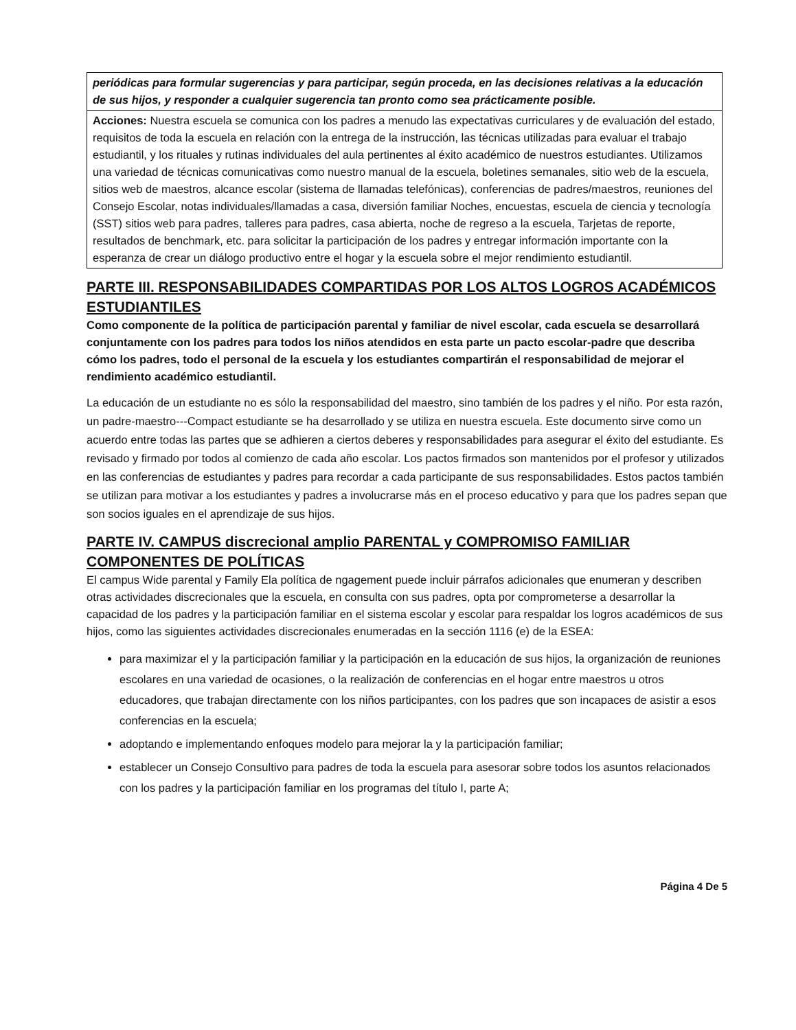| periódicas para formular sugerencias y para participar, según proceda, en las decisiones relativas a la educación de sus hijos, y responder a cualquier sugerencia tan pronto como sea prácticamente posible. |
| Acciones: Nuestra escuela se comunica con los padres a menudo las expectativas curriculares y de evaluación del estado, requisitos de toda la escuela en relación con la entrega de la instrucción, las técnicas utilizadas para evaluar el trabajo estudiantil, y los rituales y rutinas individuales del aula pertinentes al éxito académico de nuestros estudiantes. Utilizamos una variedad de técnicas comunicativas como nuestro manual de la escuela, boletines semanales, sitio web de la escuela, sitios web de maestros, alcance escolar (sistema de llamadas telefónicas), conferencias de padres/maestros, reuniones del Consejo Escolar, notas individuales/llamadas a casa, diversión familiar Noches, encuestas, escuela de ciencia y tecnología (SST) sitios web para padres, talleres para padres, casa abierta, noche de regreso a la escuela, Tarjetas de reporte, resultados de benchmark, etc. para solicitar la participación de los padres y entregar información importante con la esperanza de crear un diálogo productivo entre el hogar y la escuela sobre el mejor rendimiento estudiantil. |
PARTE III. RESPONSABILIDADES COMPARTIDAS POR LOS ALTOS LOGROS ACADÉMICOS ESTUDIANTILES
Como componente de la política de participación parental y familiar de nivel escolar, cada escuela se desarrollará conjuntamente con los padres para todos los niños atendidos en esta parte un pacto escolar-padre que describa cómo los padres, todo el personal de la escuela y los estudiantes compartirán el responsabilidad de mejorar el rendimiento académico estudiantil.
La educación de un estudiante no es sólo la responsabilidad del maestro, sino también de los padres y el niño. Por esta razón, un padre-maestro---Compact estudiante se ha desarrollado y se utiliza en nuestra escuela. Este documento sirve como un acuerdo entre todas las partes que se adhieren a ciertos deberes y responsabilidades para asegurar el éxito del estudiante. Es revisado y firmado por todos al comienzo de cada año escolar. Los pactos firmados son mantenidos por el profesor y utilizados en las conferencias de estudiantes y padres para recordar a cada participante de sus responsabilidades. Estos pactos también se utilizan para motivar a los estudiantes y padres a involucrarse más en el proceso educativo y para que los padres sepan que son socios iguales en el aprendizaje de sus hijos.
PARTE IV. CAMPUS discrecional amplio PARENTAL y COMPROMISO FAMILIAR COMPONENTES DE POLÍTICAS
El campus Wide parental y Family Ela política de ngagement puede incluir párrafos adicionales que enumeran y describen otras actividades discrecionales que la escuela, en consulta con sus padres, opta por comprometerse a desarrollar la capacidad de los padres y la participación familiar en el sistema escolar y escolar para respaldar los logros académicos de sus hijos, como las siguientes actividades discrecionales enumeradas en la sección 1116 (e) de la ESEA:
para maximizar el y la participación familiar y la participación en la educación de sus hijos, la organización de reuniones escolares en una variedad de ocasiones, o la realización de conferencias en el hogar entre maestros u otros educadores, que trabajan directamente con los niños participantes, con los padres que son incapaces de asistir a esos conferencias en la escuela;
adoptando e implementando enfoques modelo para mejorar la y la participación familiar;
establecer un Consejo Consultivo para padres de toda la escuela para asesorar sobre todos los asuntos relacionados con los padres y la participación familiar en los programas del título I, parte A;
Página 4 De 5